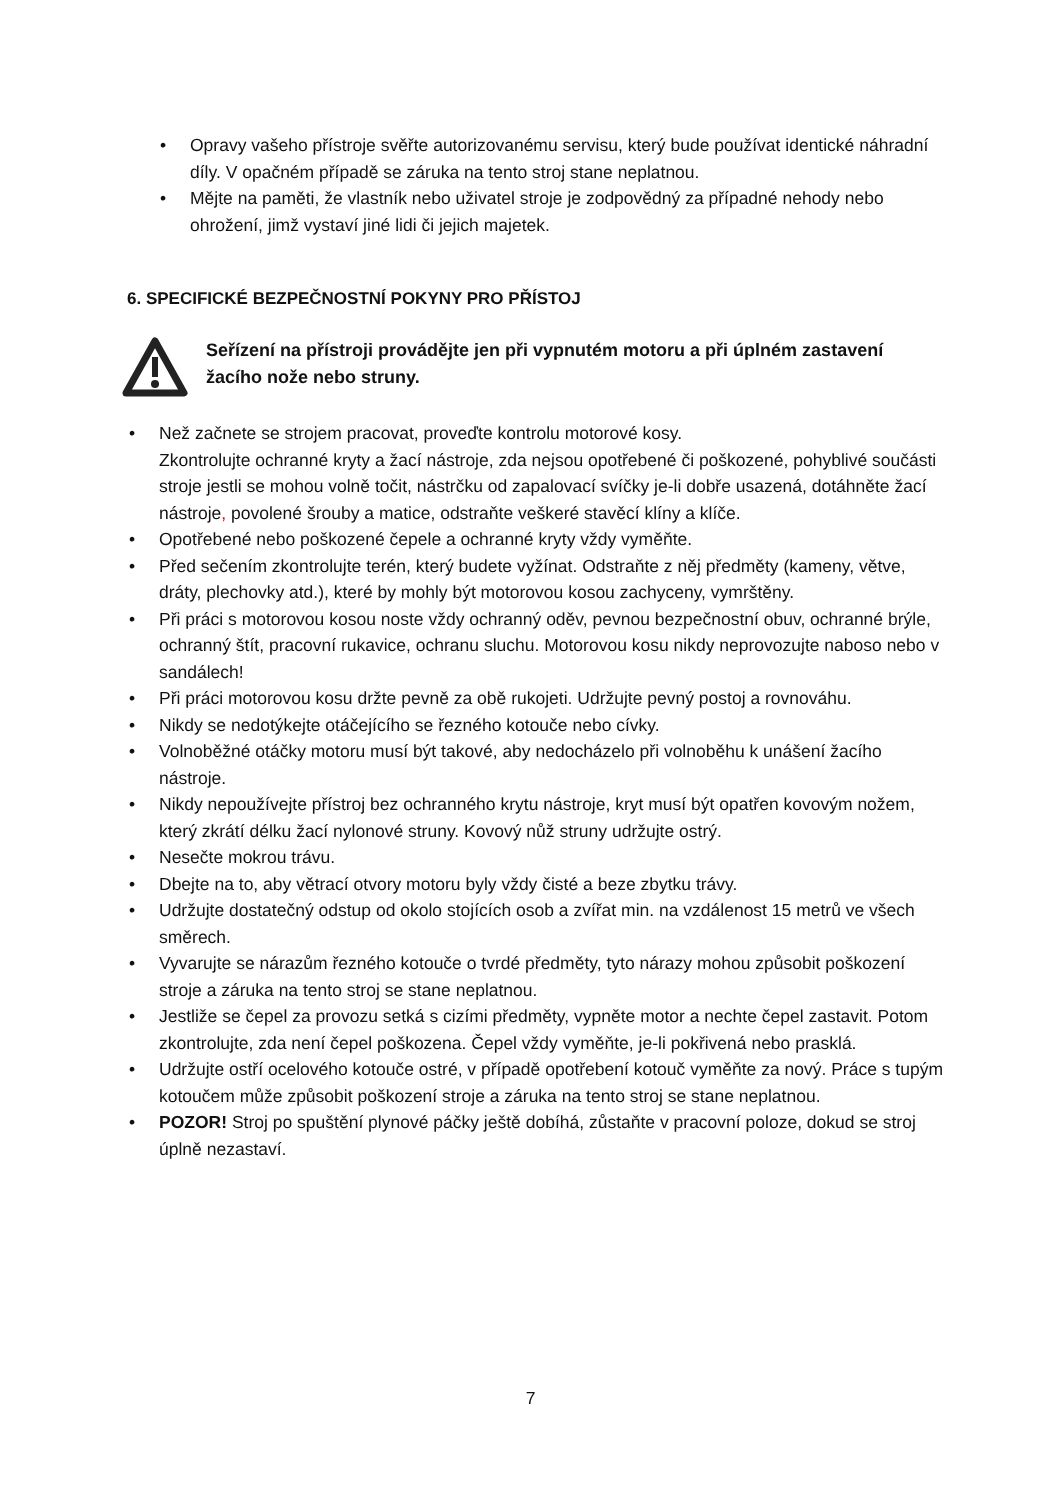• Opravy vašeho přístroje svěřte autorizovanému servisu, který bude používat identické náhradní díly. V opačném případě se záruka na tento stroj stane neplatnou.
• Mějte na paměti, že vlastník nebo uživatel stroje je zodpovědný za případné nehody nebo ohrožení, jimž vystaví jiné lidi či jejich majetek.
6. SPECIFICKÉ BEZPEČNOSTNÍ POKYNY PRO PŘÍSTOJ
Seřízení na přístroji provádějte jen při vypnutém motoru a při úplném zastavení žacího nože nebo struny.
• Než začnete se strojem pracovat, proveďte kontrolu motorové kosy.
Zkontrolujte ochranné kryty a žací nástroje, zda nejsou opotřebené či poškozené, pohyblivé součásti stroje jestli se mohou volně točit, nástrčku od zapalovací svíčky je-li dobře usazená, dotáhněte žací nástroje, povolené šrouby a matice, odstraňte veškeré stavěcí klíny a klíče.
• Opotřebené nebo poškozené čepele a ochranné kryty vždy vyměňte.
• Před sečením zkontrolujte terén, který budete vyžínat. Odstraňte z něj předměty (kameny, větve, dráty, plechovky atd.), které by mohly být motorovou kosou zachyceny, vymrštěny.
• Při práci s motorovou kosou noste vždy ochranný oděv, pevnou bezpečnostní obuv, ochranné brýle, ochranný štít, pracovní rukavice, ochranu sluchu. Motorovou kosu nikdy neprovozujte naboso nebo v sandálech!
• Při práci motorovou kosu držte pevně za obě rukojeti. Udržujte pevný postoj a rovnováhu.
• Nikdy se nedotýkejte otáčejícího se řezného kotouče nebo cívky.
• Volnoběžné otáčky motoru musí být takové, aby nedocházelo při volnoběhu k unášení žacího nástroje.
• Nikdy nepoužívejte přístroj bez ochranného krytu nástroje, kryt musí být opatřen kovovým nožem, který zkrátí délku žací nylonové struny. Kovový nůž struny udržujte ostrý.
• Nesečte mokrou trávu.
• Dbejte na to, aby větrací otvory motoru byly vždy čisté a beze zbytku trávy.
• Udržujte dostatečný odstup od okolo stojících osob a zvířat min. na vzdálenost 15 metrů ve všech směrech.
• Vyvarujte se nárazům řezného kotouče o tvrdé předměty, tyto nárazy mohou způsobit poškození stroje a záruka na tento stroj se stane neplatnou.
• Jestliže se čepel za provozu setká s cizími předměty, vypněte motor a nechte čepel zastavit. Potom zkontrolujte, zda není čepel poškozena. Čepel vždy vyměňte, je-li pokřivená nebo prasklá.
• Udržujte ostří ocelového kotouče ostré, v případě opotřebení kotouč vyměňte za nový. Práce s tupým kotoučem může způsobit poškození stroje a záruka na tento stroj se stane neplatnou.
• POZOR! Stroj po spuštění plynové páčky ještě dobíhá, zůstaňte v pracovní poloze, dokud se stroj úplně nezastaví.
7